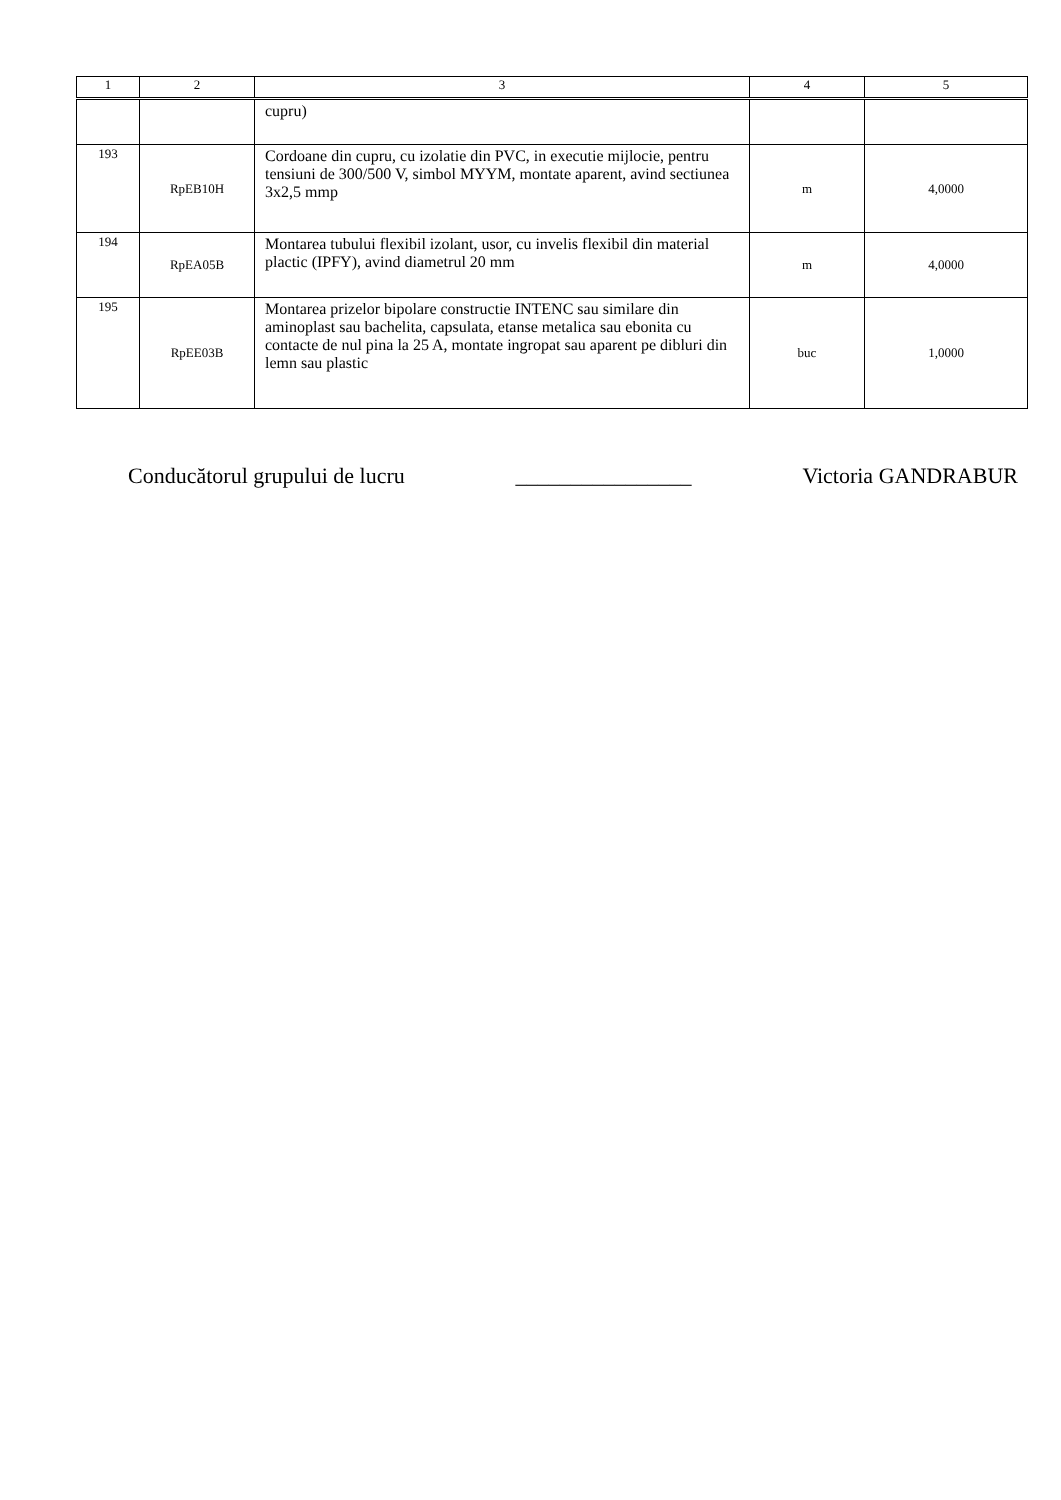| 1 | 2 | 3 | 4 | 5 |
| --- | --- | --- | --- | --- |
| | | cupru) | | |
| 193 | RpEB10H | Cordoane din cupru, cu izolatie din PVC, in executie mijlocie, pentru tensiuni de 300/500 V, simbol MYYM, montate aparent, avind sectiunea 3x2,5 mmp | m | 4,0000 |
| 194 | RpEA05B | Montarea tubului flexibil izolant, usor, cu invelis flexibil din material plactic (IPFY), avind diametrul 20 mm | m | 4,0000 |
| 195 | RpEE03B | Montarea prizelor bipolare constructie INTENC sau similare din aminoplast sau bachelita, capsulata, etanse metalica sau ebonita cu contacte de nul pina la 25 A, montate ingropat sau aparent pe dibluri din lemn sau plastic | buc | 1,0000 |
Conducătorul grupului de lucru ________________ Victoria GANDRABUR